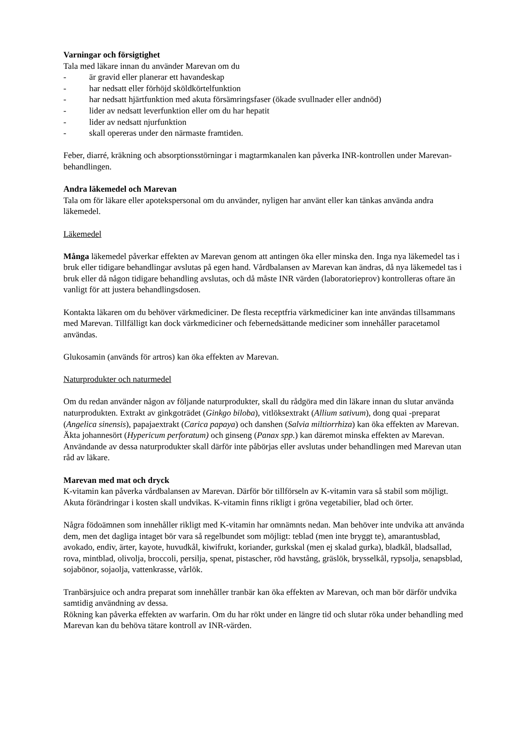Varningar och försigtighet
Tala med läkare innan du använder Marevan om du
- är gravid eller planerar ett havandeskap
- har nedsatt eller förhöjd sköldkörtelfunktion
- har nedsatt hjärtfunktion med akuta försämringsfaser (ökade svullnader eller andnöd)
- lider av nedsatt leverfunktion eller om du har hepatit
- lider av nedsatt njurfunktion
- skall opereras under den närmaste framtiden.
Feber, diarré, kräkning och absorptionsstörningar i magtarmkanalen kan påverka INR-kontrollen under Marevan-behandlingen.
Andra läkemedel och Marevan
Tala om för läkare eller apotekspersonal om du använder, nyligen har använt eller kan tänkas använda andra läkemedel.
Läkemedel
Många läkemedel påverkar effekten av Marevan genom att antingen öka eller minska den. Inga nya läkemedel tas i bruk eller tidigare behandlingar avslutas på egen hand. Vårdbalansen av Marevan kan ändras, då nya läkemedel tas i bruk eller då någon tidigare behandling avslutas, och då måste INR värden (laboratorieprov) kontrolleras oftare än vanligt för att justera behandlingsdosen.
Kontakta läkaren om du behöver värkmediciner. De flesta receptfria värkmediciner kan inte användas tillsammans med Marevan. Tillfälligt kan dock värkmediciner och febernedsättande mediciner som innehåller paracetamol användas.
Glukosamin (används för artros) kan öka effekten av Marevan.
Naturprodukter och naturmedel
Om du redan använder någon av följande naturprodukter, skall du rådgöra med din läkare innan du slutar använda naturprodukten. Extrakt av ginkgoträdet (Ginkgo biloba), vitlöksextrakt (Allium sativum), dong quai -preparat (Angelica sinensis), papajaextrakt (Carica papaya) och danshen (Salvia miltiorrhiza) kan öka effekten av Marevan. Äkta johannesört (Hypericum perforatum) och ginseng (Panax spp.) kan däremot minska effekten av Marevan. Användande av dessa naturprodukter skall därför inte påbörjas eller avslutas under behandlingen med Marevan utan råd av läkare.
Marevan med mat och dryck
K-vitamin kan påverka vårdbalansen av Marevan. Därför bör tillförseln av K-vitamin vara så stabil som möjligt. Akuta förändringar i kosten skall undvikas. K-vitamin finns rikligt i gröna vegetabilier, blad och örter.
Några födoämnen som innehåller rikligt med K-vitamin har omnämnts nedan. Man behöver inte undvika att använda dem, men det dagliga intaget bör vara så regelbundet som möjligt: teblad (men inte bryggt te), amarantusblad, avokado, endiv, ärter, kayote, huvudkål, kiwifrukt, koriander, gurkskal (men ej skalad gurka), bladkål, bladsallad, rova, mintblad, olivolja, broccoli, persilja, spenat, pistascher, röd havstång, gräslök, brysselkål, rypsolja, senapsblad, sojabönor, sojaolja, vattenkrasse, vårlök.
Tranbärsjuice och andra preparat som innehåller tranbär kan öka effekten av Marevan, och man bör därför undvika samtidig användning av dessa.
Rökning kan påverka effekten av warfarin. Om du har rökt under en längre tid och slutar röka under behandling med Marevan kan du behöva tätare kontroll av INR-värden.